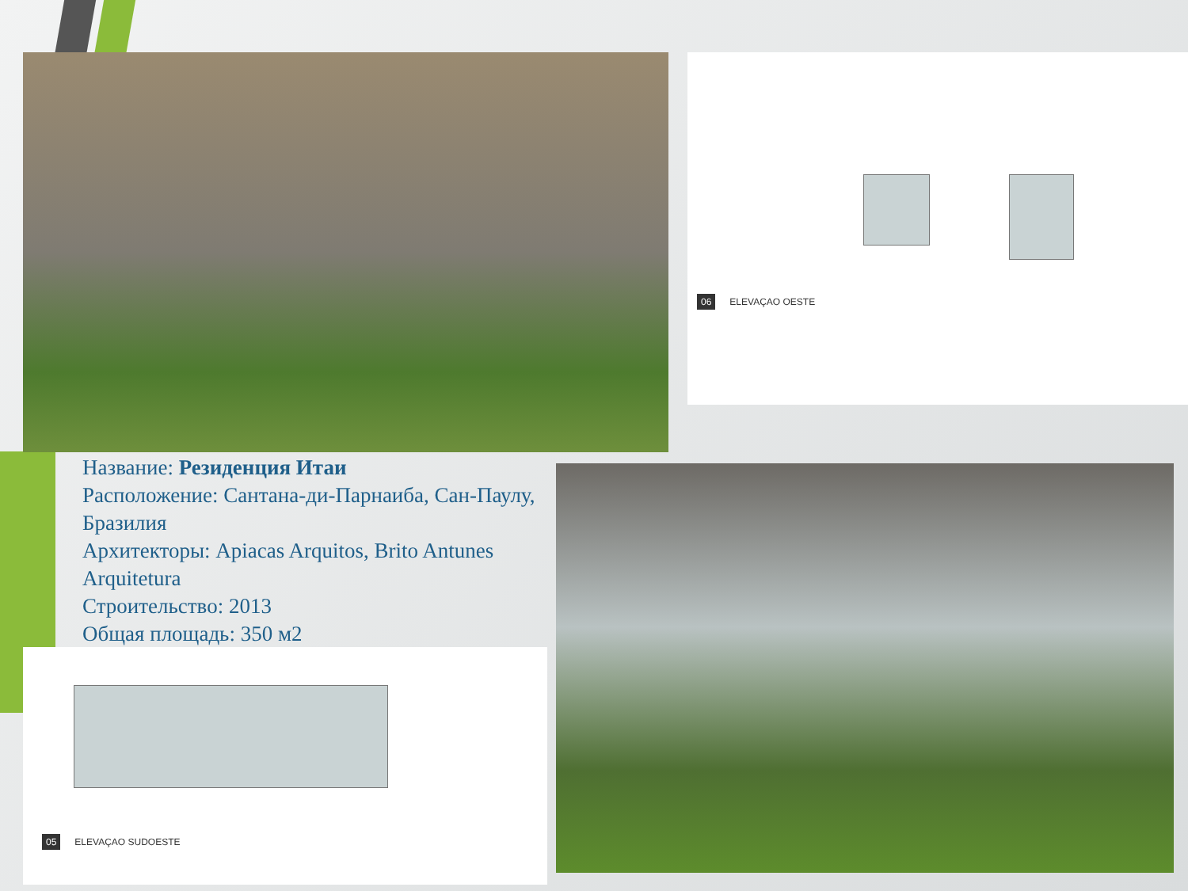06 ELEVAÇAO OESTE
Название: Резиденция Итаи
Расположение: Сантана-ди-Парнаиба, Сан-Паулу, Бразилия
Архитекторы: Apiacas Arquitos, Brito Antunes Arquitetura
Строительство: 2013
Общая площадь: 350 м2
05 ELEVAÇAO SUDOESTE